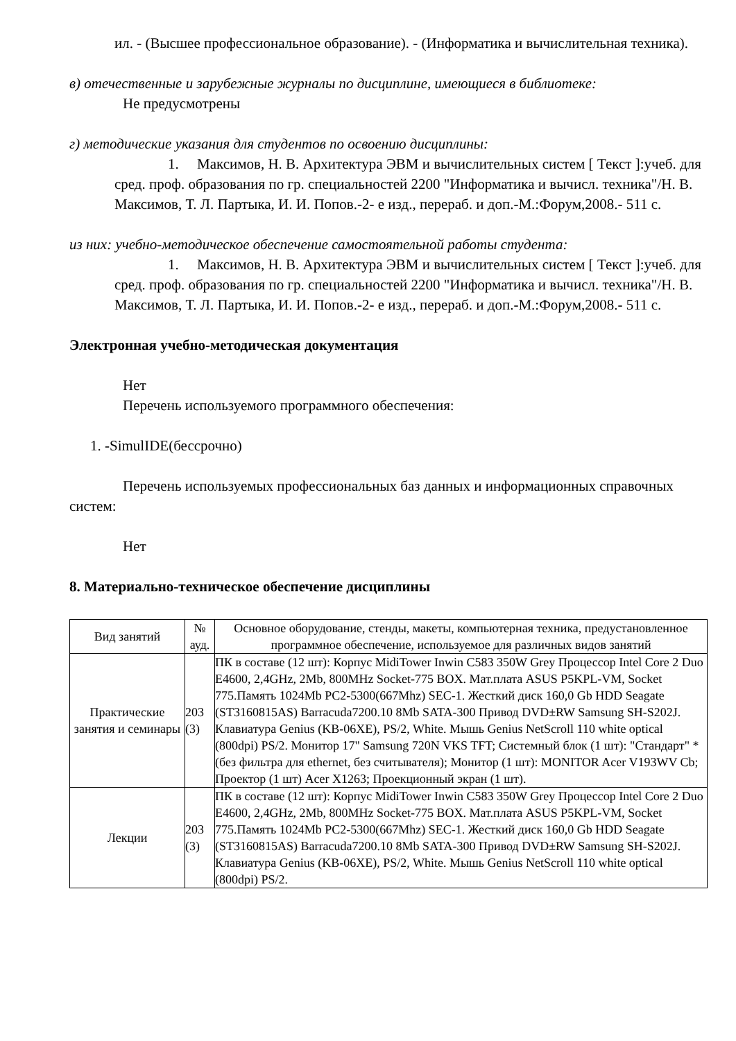ил. - (Высшее профессиональное образование). - (Информатика и вычислительная техника).
в) отечественные и зарубежные журналы по дисциплине, имеющиеся в библиотеке:
Не предусмотрены
г) методические указания для студентов по освоению дисциплины:
1. Максимов, Н. В. Архитектура ЭВМ и вычислительных систем [ Текст ]:учеб. для сред. проф. образования по гр. специальностей 2200 "Информатика и вычисл. техника"/Н. В. Максимов, Т. Л. Партыка, И. И. Попов.-2- е изд., перераб. и доп.-М.:Форум,2008.- 511 с.
из них: учебно-методическое обеспечение самостоятельной работы студента:
1. Максимов, Н. В. Архитектура ЭВМ и вычислительных систем [ Текст ]:учеб. для сред. проф. образования по гр. специальностей 2200 "Информатика и вычисл. техника"/Н. В. Максимов, Т. Л. Партыка, И. И. Попов.-2- е изд., перераб. и доп.-М.:Форум,2008.- 511 с.
Электронная учебно-методическая документация
Нет
Перечень используемого программного обеспечения:
1. -SimulIDE(бессрочно)
Перечень используемых профессиональных баз данных и информационных справочных систем:
Нет
8. Материально-техническое обеспечение дисциплины
| Вид занятий | № ауд. | Основное оборудование, стенды, макеты, компьютерная техника, предустановленное программное обеспечение, используемое для различных видов занятий |
| Практические занятия и семинары | 203 (3) | ПК в составе (12 шт): Корпус MidiTower Inwin C583 350W Grey Процессор Intel Core 2 Duo E4600, 2,4GHz, 2Mb, 800MHz Socket-775 BOX. Мат.плата ASUS P5KPL-VM, Socket 775.Память 1024Mb PC2-5300(667Mhz) SEC-1. Жесткий диск 160,0 Gb HDD Seagate (ST3160815AS) Barracuda7200.10 8Mb SATA-300 Привод DVD±RW Samsung SH-S202J. Клавиатура Genius (KB-06XE), PS/2, White. Мышь Genius NetScroll 110 white optical (800dpi) PS/2. Монитор 17" Samsung 720N VKS TFT; Системный блок (1 шт): "Стандарт" *(без фильтра для ethernet, без считывателя); Монитор (1 шт): MONITOR Acer V193WV Cb; Проектор (1 шт) Acer X1263; Проекционный экран (1 шт). |
| Лекции | 203 (3) | ПК в составе (12 шт): Корпус MidiTower Inwin C583 350W Grey Процессор Intel Core 2 Duo E4600, 2,4GHz, 2Mb, 800MHz Socket-775 BOX. Мат.плата ASUS P5KPL-VM, Socket 775.Память 1024Mb PC2-5300(667Mhz) SEC-1. Жесткий диск 160,0 Gb HDD Seagate (ST3160815AS) Barracuda7200.10 8Mb SATA-300 Привод DVD±RW Samsung SH-S202J. Клавиатура Genius (KB-06XE), PS/2, White. Мышь Genius NetScroll 110 white optical (800dpi) PS/2. |